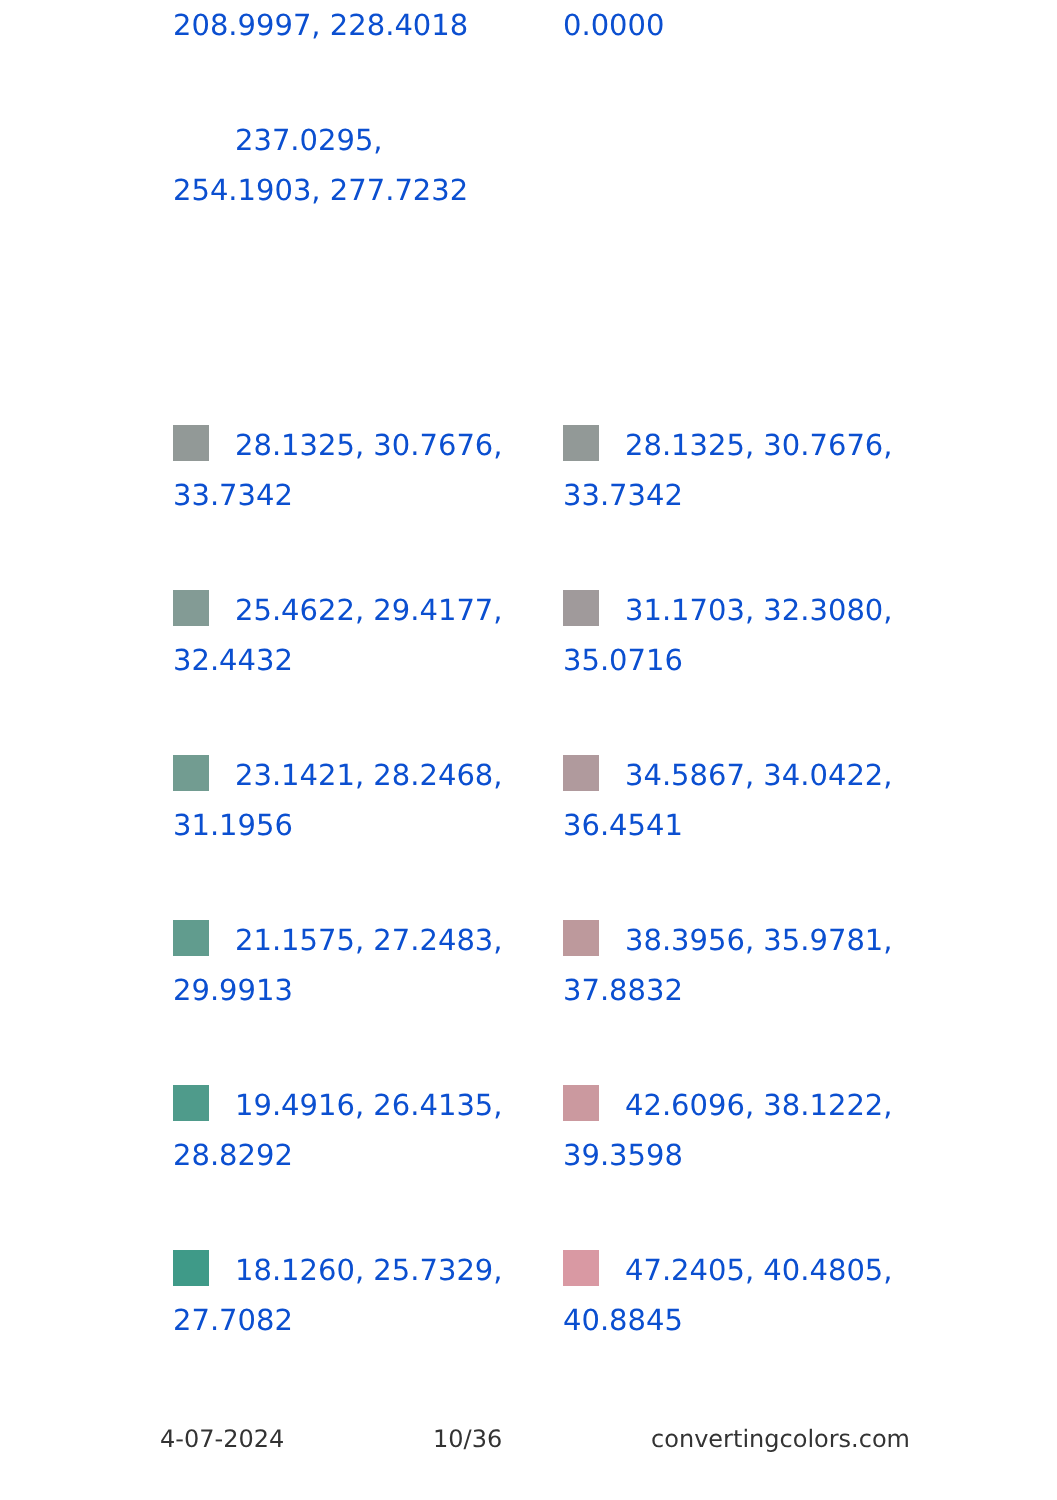208.9997, 228.4018 0.0000
237.0295,
254.1903, 277.7232
28.1325, 30.7676, 33.7342
28.1325, 30.7676, 33.7342
25.4622, 29.4177, 32.4432
31.1703, 32.3080, 35.0716
23.1421, 28.2468, 31.1956
34.5867, 34.0422, 36.4541
21.1575, 27.2483, 29.9913
38.3956, 35.9781, 37.8832
19.4916, 26.4135, 28.8292
42.6096, 38.1222, 39.3598
18.1260, 25.7329, 27.7082
47.2405, 40.4805, 40.8845
4-07-2024 10/36 convertingcolors.com